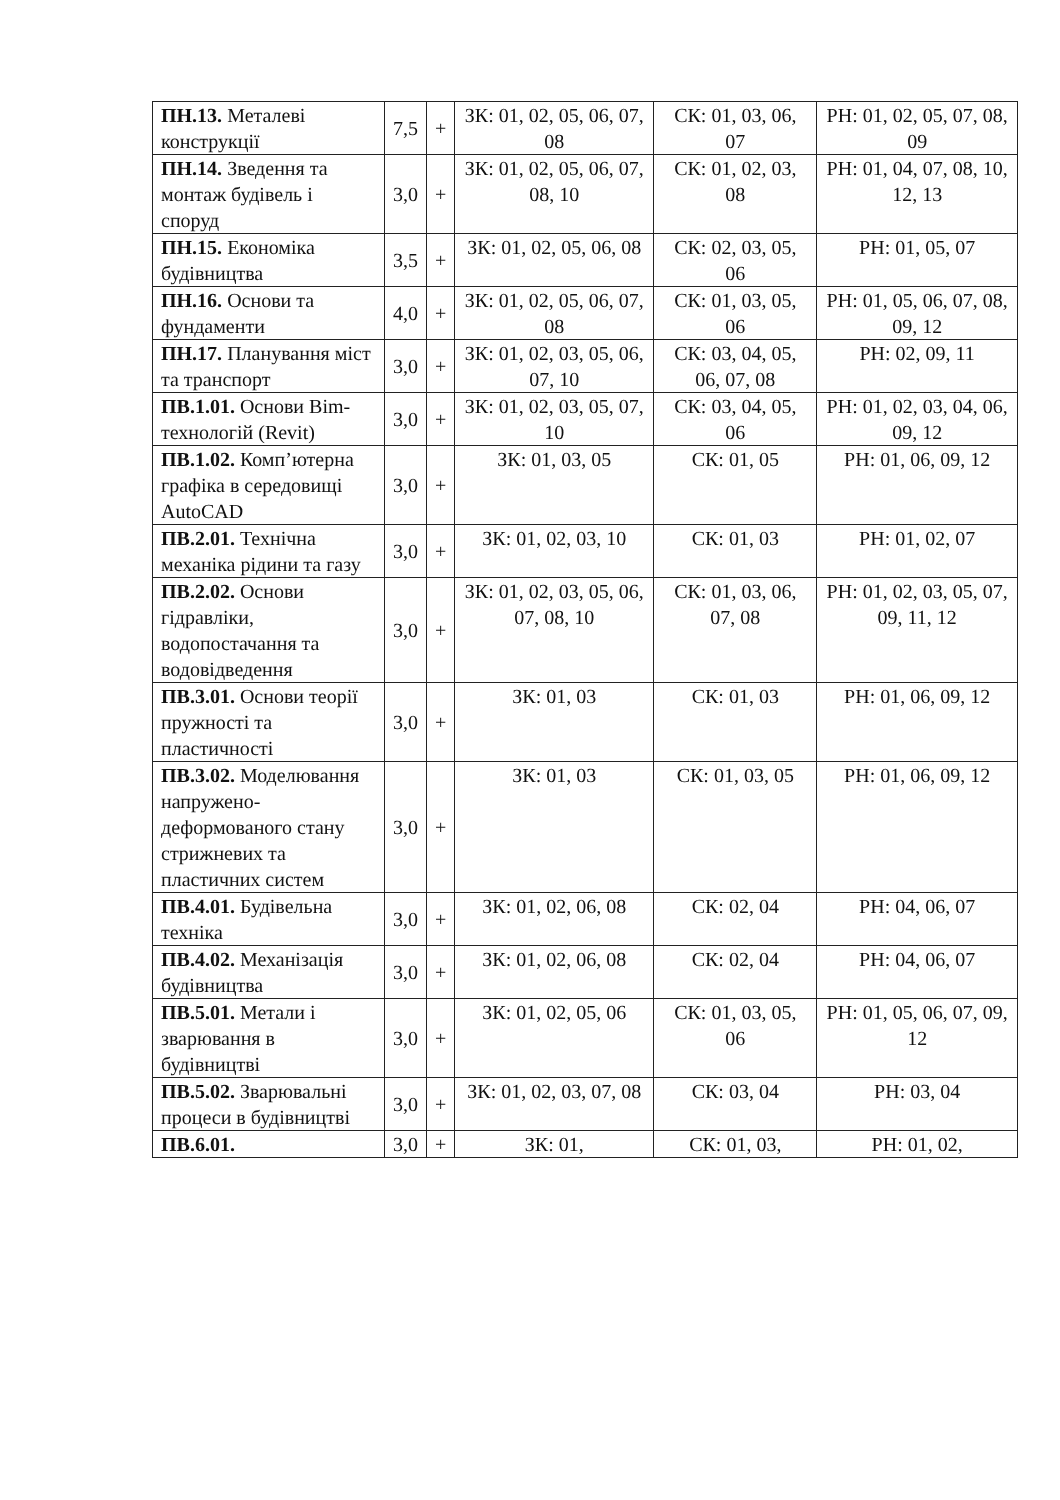| ПН.13. Металеві конструкції | 7,5 | + | ЗК: 01, 02, 05, 06, 07, 08 | СК: 01, 03, 06, 07 | РН: 01, 02, 05, 07, 08, 09 |
| ПН.14. Зведення та монтаж будівель і споруд | 3,0 | + | ЗК: 01, 02, 05, 06, 07, 08, 10 | СК: 01, 02, 03, 08 | РН: 01, 04, 07, 08, 10, 12, 13 |
| ПН.15. Економіка будівництва | 3,5 | + | ЗК: 01, 02, 05, 06, 08 | СК: 02, 03, 05, 06 | РН: 01, 05, 07 |
| ПН.16. Основи та фундаменти | 4,0 | + | ЗК: 01, 02, 05, 06, 07, 08 | СК: 01, 03, 05, 06 | РН: 01, 05, 06, 07, 08, 09, 12 |
| ПН.17. Планування міст та транспорт | 3,0 | + | ЗК: 01, 02, 03, 05, 06, 07, 10 | СК: 03, 04, 05, 06, 07, 08 | РН: 02, 09, 11 |
| ПВ.1.01. Основи Bim-технологій (Revit) | 3,0 | + | ЗК: 01, 02, 03, 05, 07, 10 | СК: 03, 04, 05, 06 | РН: 01, 02, 03, 04, 06, 09, 12 |
| ПВ.1.02. Комп’ютерна графіка в середовищі AutoCAD | 3,0 | + | ЗК: 01, 03, 05 | СК: 01, 05 | РН: 01, 06, 09, 12 |
| ПВ.2.01. Технічна механіка рідини та газу | 3,0 | + | ЗК: 01, 02, 03, 10 | СК: 01, 03 | РН: 01, 02, 07 |
| ПВ.2.02. Основи гідравліки, водопостачання та водовідведення | 3,0 | + | ЗК: 01, 02, 03, 05, 06, 07, 08, 10 | СК: 01, 03, 06, 07, 08 | РН: 01, 02, 03, 05, 07, 09, 11, 12 |
| ПВ.3.01. Основи теорії пружності та пластичності | 3,0 | + | ЗК: 01, 03 | СК: 01, 03 | РН: 01, 06, 09, 12 |
| ПВ.3.02. Моделювання напружено-деформованого стану стрижневих та пластичних систем | 3,0 | + | ЗК: 01, 03 | СК: 01, 03, 05 | РН: 01, 06, 09, 12 |
| ПВ.4.01. Будівельна техніка | 3,0 | + | ЗК: 01, 02, 06, 08 | СК: 02, 04 | РН: 04, 06, 07 |
| ПВ.4.02. Механізація будівництва | 3,0 | + | ЗК: 01, 02, 06, 08 | СК: 02, 04 | РН: 04, 06, 07 |
| ПВ.5.01. Метали і зварювання в будівництві | 3,0 | + | ЗК: 01, 02, 05, 06 | СК: 01, 03, 05, 06 | РН: 01, 05, 06, 07, 09, 12 |
| ПВ.5.02. Зварювальні процеси в будівництві | 3,0 | + | ЗК: 01, 02, 03, 07, 08 | СК: 03, 04 | РН: 03, 04 |
| ПВ.6.01. | 3,0 | + | ЗК: 01, | СК: 01, 03, | РН: 01, 02, |